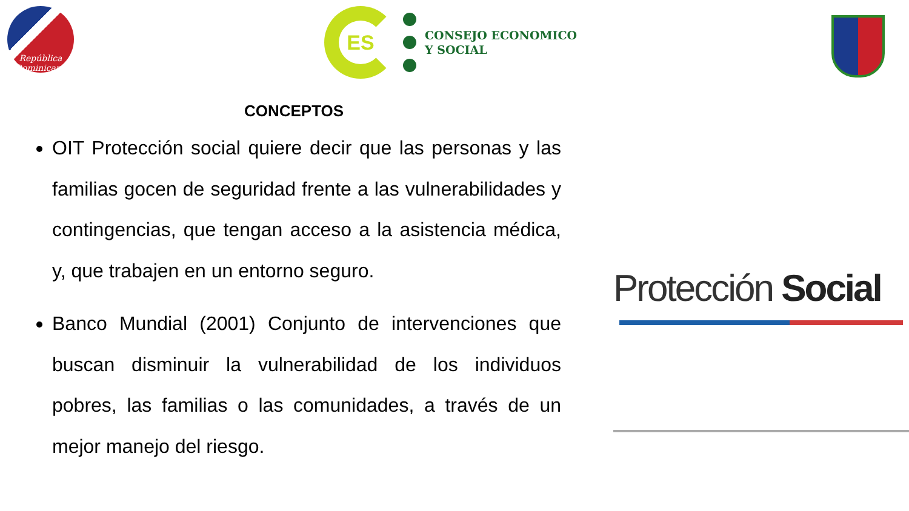República Dominicana
ES
CONSEJO ECONOMICO
Y SOCIAL
CONCEPTOS
OIT Protección social quiere decir que las personas y las familias gocen de seguridad frente a las vulnerabilidades y contingencias, que tengan acceso a la asistencia médica, y, que trabajen en un entorno seguro.
Banco Mundial (2001) Conjunto de intervenciones que buscan disminuir la vulnerabilidad de los individuos pobres, las familias o las comunidades, a través de un mejor manejo del riesgo.
Protección Social